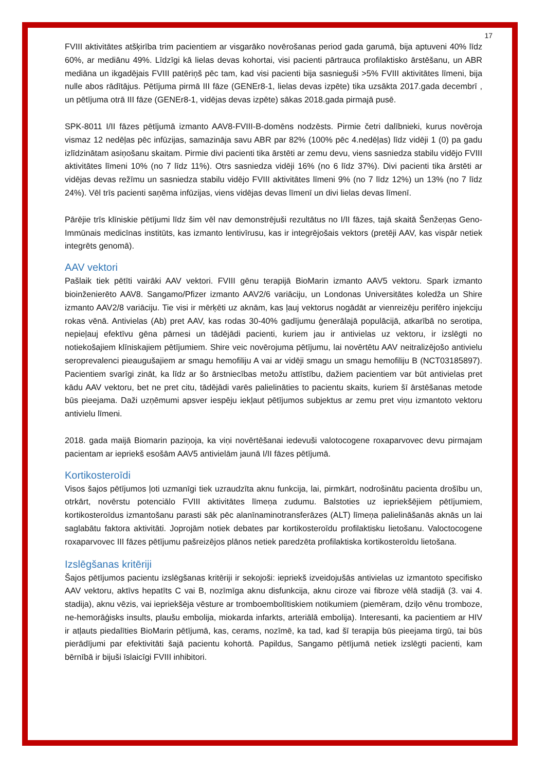17
FVIII aktivitātes atšķirība trim pacientiem ar visgarāko novērošanas period gada garumā, bija aptuveni 40% līdz 60%, ar mediānu 49%. Līdzīgi kā lielas devas kohortai, visi pacienti pārtrauca profilaktisko ārstēšanu, un ABR mediāna un ikgadējais FVIII patēriņš pēc tam, kad visi pacienti bija sasnieguši >5% FVIII aktivitātes līmeni, bija nulle abos rādītājus. Pētījuma pirmā III fāze (GENEr8-1, lielas devas izpēte) tika uzsākta 2017.gada decembrī , un pētījuma otrā III fāze (GENEr8-1, vidējas devas izpēte) sākas 2018.gada pirmajā pusē.
SPK-8011 I/II fāzes pētījumā izmanto AAV8-FVIII-B-domēns nodzēsts. Pirmie četri dalībnieki, kurus novēroja vismaz 12 nedēļas pēc infūzijas, samazināja savu ABR par 82% (100% pēc 4.nedēļas) līdz vidēji 1 (0) pa gadu izlīdzinātam asiņošanu skaitam. Pirmie divi pacienti tika ārstēti ar zemu devu, viens sasniedza stabilu vidējo FVIII aktivitātes līmeni 10% (no 7 līdz 11%). Otrs sasniedza vidēji 16% (no 6 līdz 37%). Divi pacienti tika ārstēti ar vidējas devas režīmu un sasniedza stabilu vidējo FVIII aktivitātes līmeni 9% (no 7 līdz 12%) un 13% (no 7 līdz 24%). Vēl trīs pacienti saņēma infūzijas, viens vidējas devas līmenī un divi lielas devas līmenī.
Pārējie trīs klīniskie pētījumi līdz šim vēl nav demonstrējuši rezultātus no I/II fāzes, tajā skaitā Šenžeņas Geno-Immūnais medicīnas institūts, kas izmanto lentivīrusu, kas ir integrējošais vektors (pretēji AAV, kas vispār netiek integrēts genomā).
AAV vektori
Pašlaik tiek pētīti vairāki AAV vektori. FVIII gēnu terapijā BioMarin izmanto AAV5 vektoru. Spark izmanto bioinženierēto AAV8. Sangamo/Pfizer izmanto AAV2/6 variāciju, un Londonas Universitātes koledža un Shire izmanto AAV2/8 variāciju. Tie visi ir mērķēti uz aknām, kas ļauj vektorus nogādāt ar vienreizēju perifēro injekciju rokas vēnā. Antivielas (Ab) pret AAV, kas rodas 30-40% gadījumu ģenerālajā populācijā, atkarībā no serotipa, nepieļauj efektīvu gēna pārnesi un tādējādi pacienti, kuriem jau ir antivielas uz vektoru, ir izslēgti no notiekošajiem klīniskajiem pētījumiem. Shire veic novērojuma pētījumu, lai novērtētu AAV neitralizējošo antivielu seroprevalenci pieaugušajiem ar smagu hemofiliju A vai ar vidēji smagu un smagu hemofiliju B (NCT03185897). Pacientiem svarīgi zināt, ka līdz ar šo ārstniecības metožu attīstību, dažiem pacientiem var būt antivielas pret kādu AAV vektoru, bet ne pret citu, tādējādi varēs palielināties to pacientu skaits, kuriem šī ārstēšanas metode būs pieejama. Daži uzņēmumi apsver iespēju iekļaut pētījumos subjektus ar zemu pret viņu izmantoto vektoru antivielu līmeni.
2018. gada maijā Biomarin paziņoja, ka viņi novērtēšanai iedevuši valotocogene roxaparvovec devu pirmajam pacientam ar iepriekš esošām AAV5 antivielām jaunā I/II fāzes pētījumā.
Kortikosteroīdi
Visos šajos pētījumos ļoti uzmanīgi tiek uzraudzīta aknu funkcija, lai, pirmkārt, nodrošinātu pacienta drošību un, otrkārt, novērstu potenciālo FVIII aktivitātes līmeņa zudumu. Balstoties uz iepriekšējiem pētījumiem, kortikosteroīdus izmantošanu parasti sāk pēc alanīnaminotransferāzes (ALT) līmeņa palielināšanās aknās un lai saglabātu faktora aktivitāti. Joprojām notiek debates par kortikosteroīdu profilaktisku lietošanu. Valoctocogene roxaparvovec III fāzes pētījumu pašreizējos plānos netiek paredzēta profilaktiska kortikosteroīdu lietošana.
Izslēgšanas kritēriji
Šajos pētījumos pacientu izslēgšanas kritēriji ir sekojoši: iepriekš izveidojušās antivielas uz izmantoto specifisko AAV vektoru, aktīvs hepatīts C vai B, nozīmīga aknu disfunkcija, aknu ciroze vai fibroze vēlā stadijā (3. vai 4. stadija), aknu vēzis, vai iepriekšēja vēsture ar tromboembolītiskiem notikumiem (piemēram, dziļo vēnu tromboze, ne-hemorāģisks insults, plaušu embolija, miokarda infarkts, arteriālā embolija). Interesanti, ka pacientiem ar HIV ir atļauts piedalīties BioMarin pētījumā, kas, cerams, nozīmē, ka tad, kad šī terapija būs pieejama tirgū, tai būs pierādījumi par efektivitāti šajā pacientu kohortā. Papildus, Sangamo pētījumā netiek izslēgti pacienti, kam bērnībā ir bijuši īslaicīgi FVIII inhibitori.